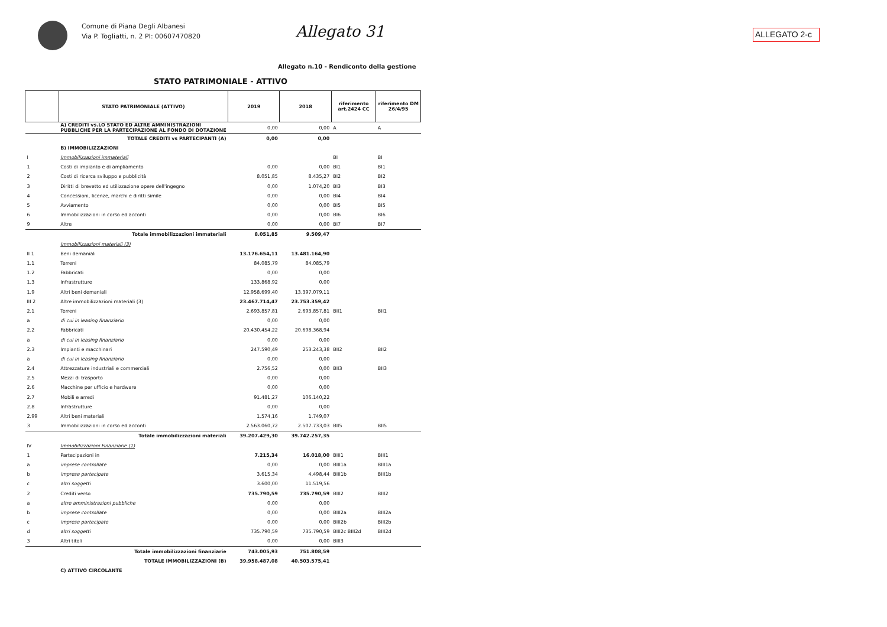Comune di Piana Degli Albanesi
Via P. Togliatti, n. 2 PI: 00607470820
Allegato 31 ALLEGATO 2-c
Allegato n.10 - Rendiconto della gestione
STATO PATRIMONIALE - ATTIVO
| | STATO PATRIMONIALE (ATTIVO) | 2019 | 2018 | riferimento art.2424 CC | riferimento DM 26/4/95 |
| --- | --- | --- | --- | --- | --- |
| | A) CREDITI vs.LO STATO ED ALTRE AMMINISTRAZIONI PUBBLICHE PER LA PARTECIPAZIONE AL FONDO DI DOTAZIONE | 0,00 | 0,00 | A | A |
| | TOTALE CREDITI vs PARTECIPANTI (A) | 0,00 | 0,00 | | |
| | B) IMMOBILIZZAZIONI | | | | |
| I | Immobilizzazioni immateriali | | | BI | BI |
| 1 | Costi di impianto e di ampliamento | 0,00 | 0,00 | BI1 | BI1 |
| 2 | Costi di ricerca sviluppo e pubblicità | 8.051,85 | 8.435,27 | BI2 | BI2 |
| 3 | Diritti di brevetto ed utilizzazione opere dell'ingegno | 0,00 | 1.074,20 | BI3 | BI3 |
| 4 | Concessioni, licenze, marchi e diritti simile | 0,00 | 0,00 | BI4 | BI4 |
| 5 | Avviamento | 0,00 | 0,00 | BI5 | BI5 |
| 6 | Immobilizzazioni in corso ed acconti | 0,00 | 0,00 | BI6 | BI6 |
| 9 | Altre | 0,00 | 0,00 | BI7 | BI7 |
| | Totale immobilizzazioni immateriali | 8.051,85 | 9.509,47 | | |
| | Immobilizzazioni materiali (3) | | | | |
| II 1 | Beni demaniali | 13.176.654,11 | 13.481.164,90 | | |
| 1.1 | Terreni | 84.085,79 | 84.085,79 | | |
| 1.2 | Fabbricati | 0,00 | 0,00 | | |
| 1.3 | Infrastrutture | 133.868,92 | 0,00 | | |
| 1.9 | Altri beni demaniali | 12.958.699,40 | 13.397.079,11 | | |
| III 2 | Altre immobilizzazioni materiali (3) | 23.467.714,47 | 23.753.359,42 | | |
| 2.1 | Terreni | 2.693.857,81 | 2.693.857,81 | BII1 | BII1 |
| a | di cui in leasing finanziario | 0,00 | 0,00 | | |
| 2.2 | Fabbricati | 20.430.454,22 | 20.698.368,94 | | |
| a | di cui in leasing finanziario | 0,00 | 0,00 | | |
| 2.3 | Impianti e macchinari | 247.590,49 | 253.243,38 | BII2 | BII2 |
| a | di cui in leasing finanziario | 0,00 | 0,00 | | |
| 2.4 | Attrezzature industriali e commerciali | 2.756,52 | 0,00 | BII3 | BII3 |
| 2.5 | Mezzi di trasporto | 0,00 | 0,00 | | |
| 2.6 | Macchine per ufficio e hardware | 0,00 | 0,00 | | |
| 2.7 | Mobili e arredi | 91.481,27 | 106.140,22 | | |
| 2.8 | Infrastrutture | 0,00 | 0,00 | | |
| 2.99 | Altri beni materiali | 1.574,16 | 1.749,07 | | |
| 3 | Immobilizzazioni in corso ed acconti | 2.563.060,72 | 2.507.733,03 | BII5 | BII5 |
| | Totale immobilizzazioni materiali | 39.207.429,30 | 39.742.257,35 | | |
| IV | Immobilizzazioni Finanziarie (1) | | | | |
| 1 | Partecipazioni in | 7.215,34 | 16.018,00 | BIII1 | BIII1 |
| a | imprese controllate | 0,00 | 0,00 | BIII1a | BIII1a |
| b | imprese partecipate | 3.615,34 | 4.498,44 | BIII1b | BIII1b |
| c | altri soggetti | 3.600,00 | 11.519,56 | | |
| 2 | Crediti verso | 735.790,59 | 735.790,59 | BIII2 | BIII2 |
| a | altre amministrazioni pubbliche | 0,00 | 0,00 | | |
| b | imprese controllate | 0,00 | 0,00 | BIII2a | BIII2a |
| c | imprese partecipate | 0,00 | 0,00 | BIII2b | BIII2b |
| d | altri soggetti | 735.790,59 | 735.790,59 | BIII2c BIII2d | BIII2d |
| 3 | Altri titoli | 0,00 | 0,00 | BIII3 | |
| | Totale immobilizzazioni finanziarie | 743.005,93 | 751.808,59 | | |
| | TOTALE IMMOBILIZZAZIONI (B) | 39.958.487,08 | 40.503.575,41 | | |
| | C) ATTIVO CIRCOLANTE | | | | |